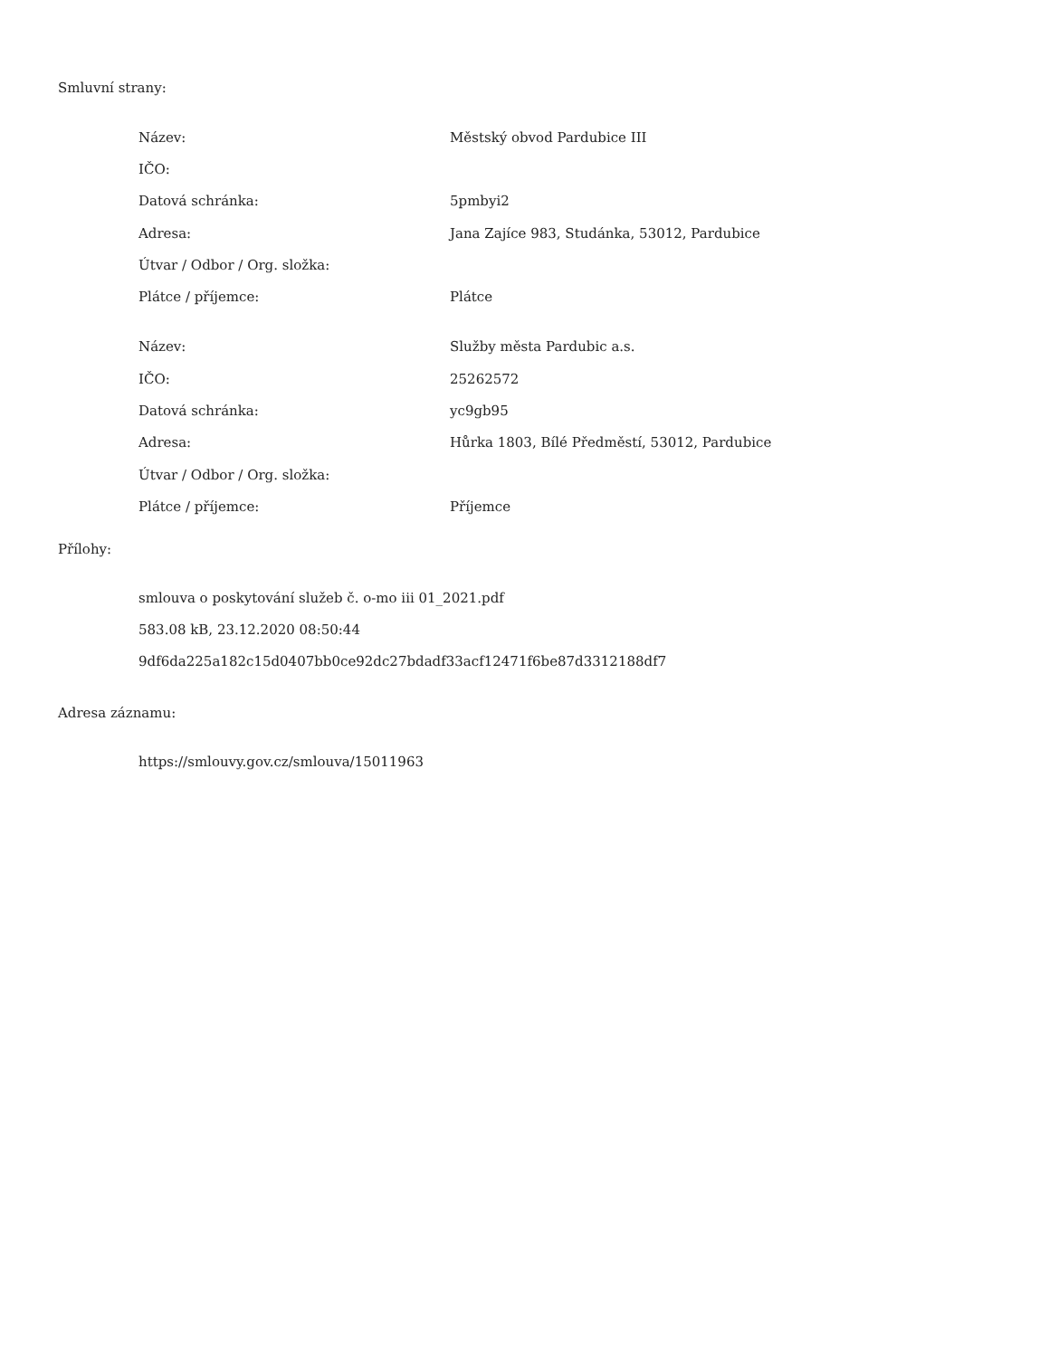Smluvní strany:
| Název: | Městský obvod Pardubice III |
| IČO: | |
| Datová schránka: | 5pmbyi2 |
| Adresa: | Jana Zajíce 983, Studánka, 53012, Pardubice |
| Útvar / Odbor / Org. složka: | |
| Plátce / příjemce: | Plátce |
| Název: | Služby města Pardubic a.s. |
| IČO: | 25262572 |
| Datová schránka: | yc9gb95 |
| Adresa: | Hůrka 1803, Bílé Předměstí, 53012, Pardubice |
| Útvar / Odbor / Org. složka: | |
| Plátce / příjemce: | Příjemce |
Přílohy:
smlouva o poskytování služeb č. o-mo iii 01_2021.pdf
583.08 kB, 23.12.2020 08:50:44
9df6da225a182c15d0407bb0ce92dc27bdadf33acf12471f6be87d3312188df7
Adresa záznamu:
https://smlouvy.gov.cz/smlouva/15011963